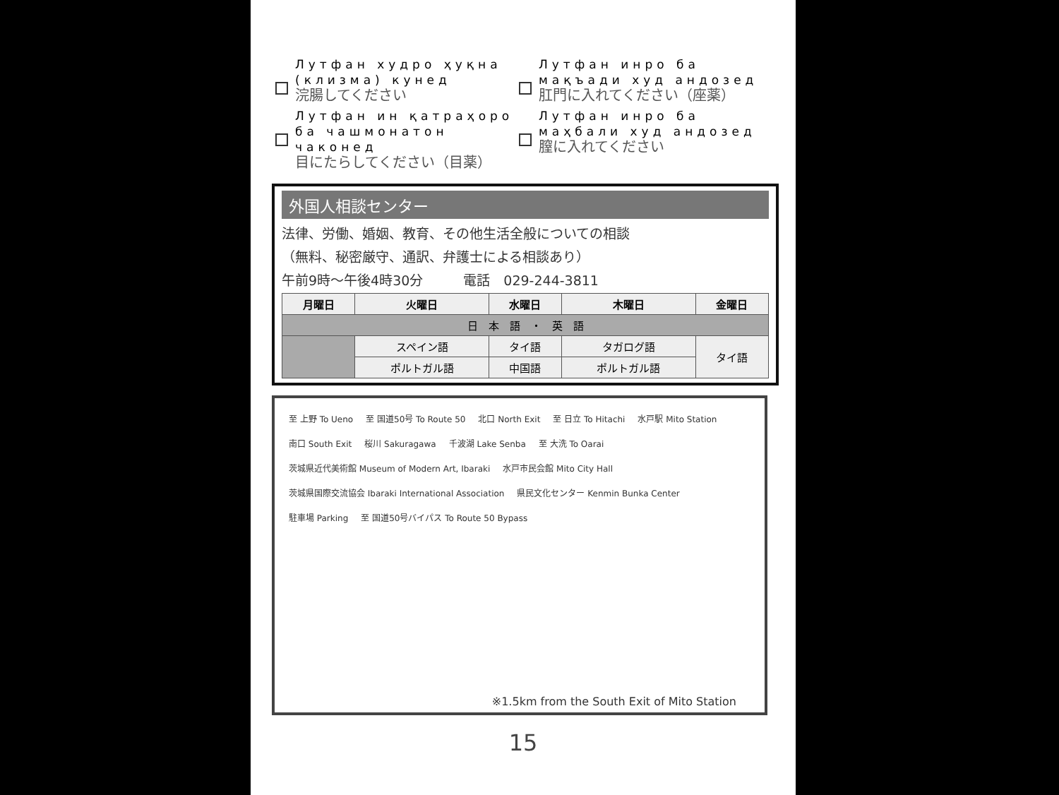Лутфан худро ҳуқна (клизма) кунед
浣腸してください
Лутфан инро ба мақъади худ андозед
肛門に入れてください（座薬）
Лутфан ин қатраҳоро ба чашмонатон чаконед
目にたらしてください（目薬）
Лутфан инро ба маҳбали худ андозед
膣に入れてください
外国人相談センター
法律、労働、婚姻、教育、その他生活全般についての相談
（無料、秘密厳守、通訳、弁護士による相談あり）
午前9時～午後4時30分　　　電話　029-244-3811
| 月曜日 | 火曜日 | 水曜日 | 木曜日 | 金曜日 |
| --- | --- | --- | --- | --- |
| 日 本 語 ・ 英 語 | | | | |
| | スペイン語 | タイ語 | タガログ語 | タイ語 |
| | ポルトガル語 | 中国語 | ポルトガル語 | |
至 上野 To Ueno 至 国道50号 To Route 50 北口 North Exit 至 日立 To Hitachi 水戸駅 Mito Station 南口 South Exit 桜川 Sakuragawa 千波湖 Lake Senba 至 大洗 To Oarai 茨城県近代美術館 Museum of Modern Art, Ibaraki 水戸市民会館 Mito City Hall 茨城県国際交流協会 Ibaraki International Association 県民文化センター Kenmin Bunka Center 駐車場 Parking 至 国道50号バイパス To Route 50 Bypass
※1.5km from the South Exit of Mito Station
15